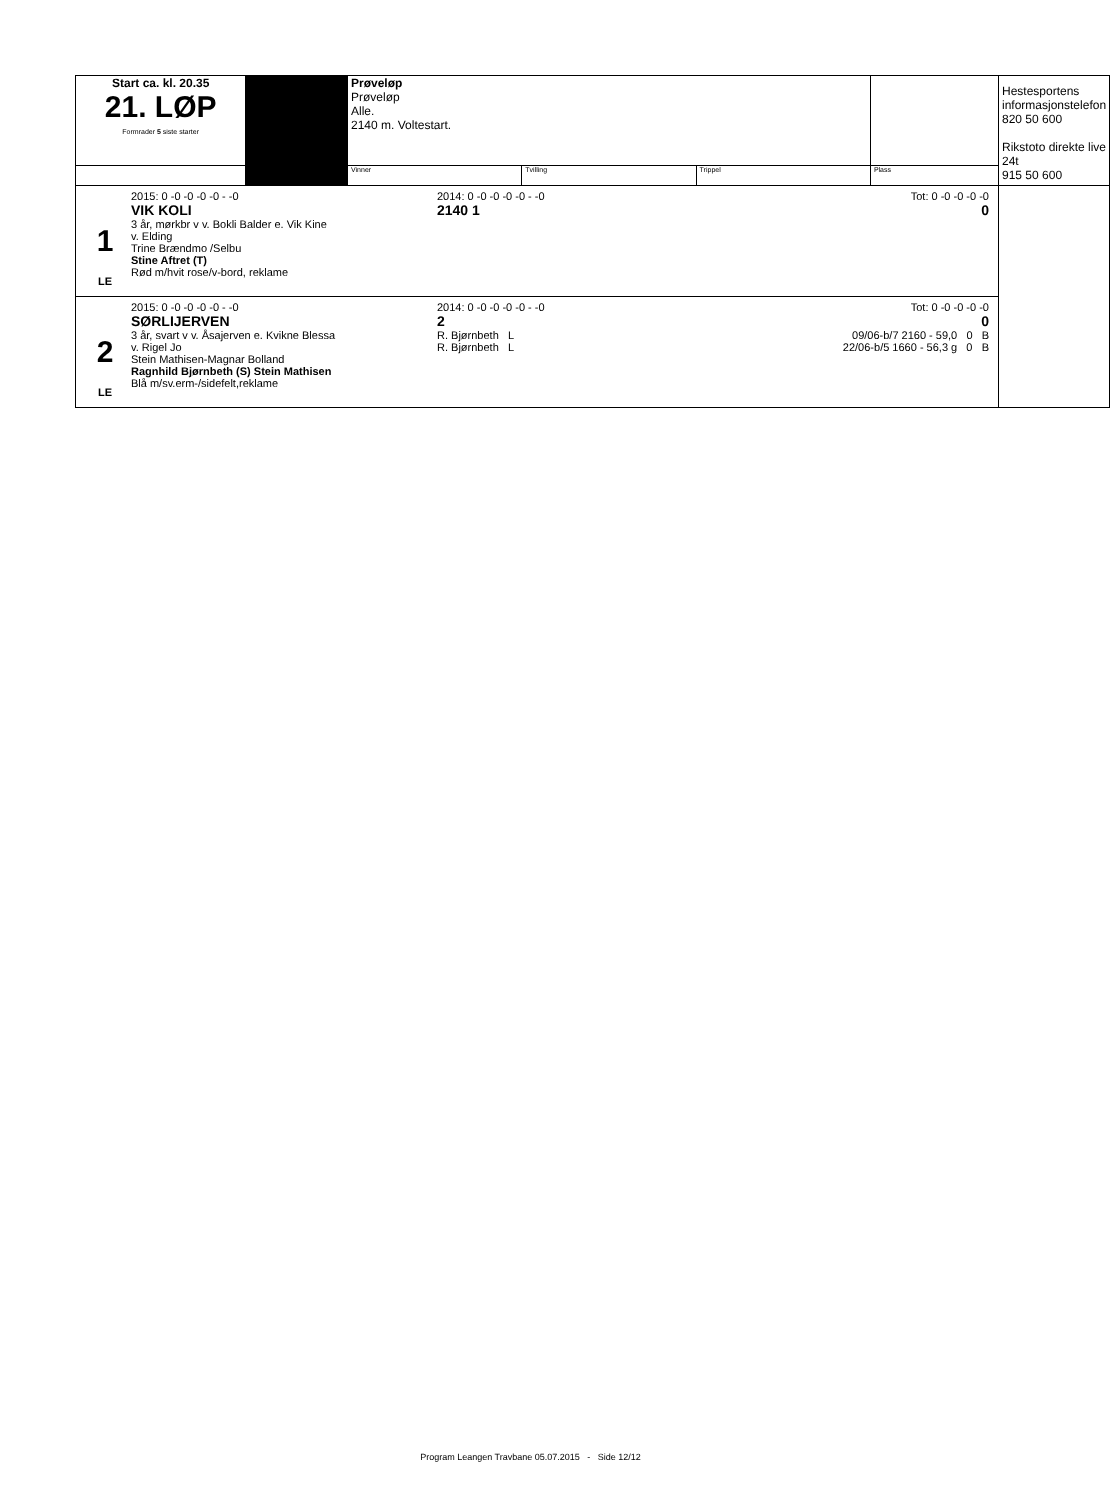| Start ca. kl. 20.35 21. LØP Formrader 5 siste starter | | Prøveløp Prøveløp Alle. 2140 m. Voltestart. | | | | Hestesportens informasjonstelefon 820 50 600 Rikstoto direkte live 24t 915 50 600 |
| | | Vinner | Tvilling | Trippel | Plass | |
| / 1 LE / 2015: 0 -0 -0 -0 -0 - -0 VIK KOLI 3 år, mørkbr v v. Bokli Balder e. Vik Kine v. Elding Trine Brændmo /Selbu Stine Aftret (T) Rød m/hvit rose/v-bord, reklame / 2014: 0 -0 -0 -0 -0 - -0 2140 1 / Tot: 0 -0 -0 -0 -0 0 / | | | | | | |
| / 2 LE / 2015: 0 -0 -0 -0 -0 - -0 SØRLIJERVEN 3 år, svart v v. Åsajerven e. Kvikne Blessa v. Rigel Jo Stein Mathisen-Magnar Bolland Ragnhild Bjørnbeth (S) Stein Mathisen Blå m/sv.erm-/sidefelt,reklame / 2014: 0 -0 -0 -0 -0 - -0 2 R. Bjørnbeth L R. Bjørnbeth L / Tot: 0 -0 -0 -0 -0 0 09/06-b/7 2160 - 59,0 0 B 22/06-b/5 1660 - 56,3 g 0 B / | | | | | | |
Program Leangen Travbane 05.07.2015 - Side 12/12